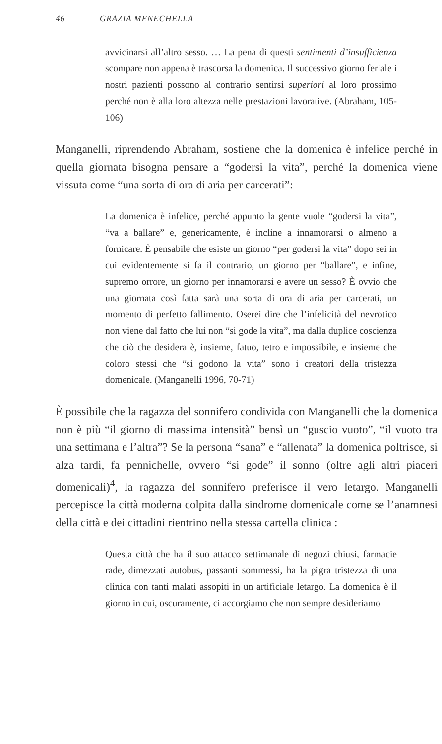46 GRAZIA MENECHELLA
avvicinarsi all’altro sesso. … La pena di questi sentimenti d’insufficienza scompare non appena è trascorsa la domenica. Il successivo giorno feriale i nostri pazienti possono al contrario sentirsi superiori al loro prossimo perché non è alla loro altezza nelle prestazioni lavorative. (Abraham, 105-106)
Manganelli, riprendendo Abraham, sostiene che la domenica è infelice perché in quella giornata bisogna pensare a “godersi la vita”, perché la domenica viene vissuta come “una sorta di ora di aria per carcerati”:
La domenica è infelice, perché appunto la gente vuole “godersi la vita”, “va a ballare” e, genericamente, è incline a innamorarsi o almeno a fornicare. È pensabile che esiste un giorno “per godersi la vita” dopo sei in cui evidentemente si fa il contrario, un giorno per “ballare”, e infine, supremo orrore, un giorno per innamorarsi e avere un sesso? È ovvio che una giornata così fatta sarà una sorta di ora di aria per carcerati, un momento di perfetto fallimento. Oserei dire che l’infelicità del nevrotico non viene dal fatto che lui non “si gode la vita”, ma dalla duplice coscienza che ciò che desidera è, insieme, fatuo, tetro e impossibile, e insieme che coloro stessi che “si godono la vita” sono i creatori della tristezza domenicale. (Manganelli 1996, 70-71)
È possibile che la ragazza del sonnifero condivida con Manganelli che la domenica non è più “il giorno di massima intensità” bensì un “guscio vuoto”, “il vuoto tra una settimana e l’altra”? Se la persona “sana” e “allenata” la domenica poltrisce, si alza tardi, fa pennichelle, ovvero “si gode” il sonno (oltre agli altri piaceri domenicali)<sup>4</sup>, la ragazza del sonnifero preferisce il vero letargo. Manganelli percepisce la città moderna colpita dalla sindrome domenicale come se l’anamnesi della città e dei cittadini rientrino nella stessa cartella clinica :
Questa città che ha il suo attacco settimanale di negozi chiusi, farmacie rade, dimezzati autobus, passanti sommessi, ha la pigra tristezza di una clinica con tanti malati assopiti in un artificiale letargo. La domenica è il giorno in cui, oscuramente, ci accorgiamo che non sempre desideriamo